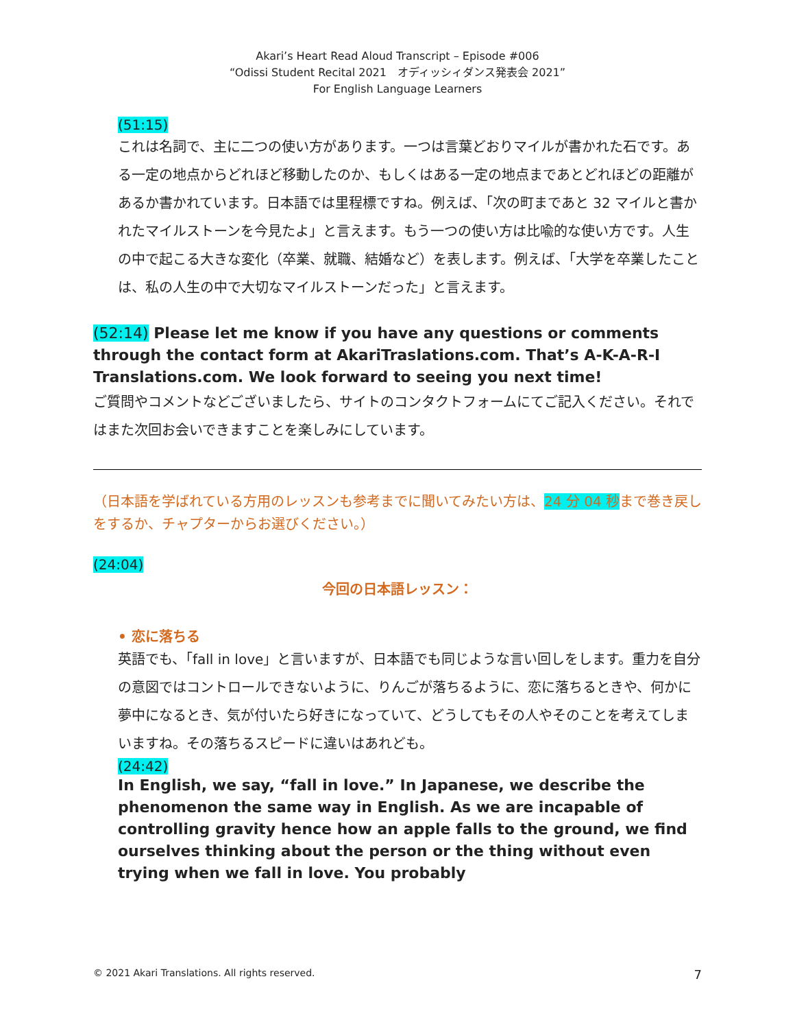Akari’s Heart Read Aloud Transcript – Episode #006
“Odissi Student Recital 2021　オディッシィダンス発表会 2021”
For English Language Learners
(51:15)
これは名詞で、主に二つの使い方があります。一つは言葉どおりマイルが書かれた石です。ある一定の地点からどれほど移動したのか、もしくはある一定の地点まであとどれほどの距離があるか書かれています。日本語では里程標ですね。例えば、「次の町まであと 32 マイルと書かれたマイルストーンを今見たよ」と言えます。もう一つの使い方は比喩的な使い方です。人生の中で起こる大きな変化（卒業、就職、結婚など）を表します。例えば、「大学を卒業したことは、私の人生の中で大切なマイルストーンだった」と言えます。
(52:14) Please let me know if you have any questions or comments through the contact form at AkariTraslations.com. That’s A-K-A-R-I Translations.com. We look forward to seeing you next time!
ご質問やコメントなどございましたら、サイトのコンタクトフォームにてご記入ください。それではまた次回お会いできますことを楽しみにしています。
（日本語を学ばれている方用のレッスンも参考までに聞いてみたい方は、24 分 04 秒まで巻き戻しをするか、チャプターからお選びください。）
(24:04)
今回の日本語レッスン：
• 恋に落ちる
英語でも、「fall in love」と言いますが、日本語でも同じような言い回しをします。重力を自分の意図ではコントロールできないように、りんごが落ちるように、恋に落ちるときや、何かに夢中になるとき、気が付いたら好きになっていて、どうしてもその人やそのことを考えてしまいますね。その落ちるスピードに違いはあれども。
(24:42)
In English, we say, “fall in love.” In Japanese, we describe the phenomenon the same way in English. As we are incapable of controlling gravity hence how an apple falls to the ground, we find ourselves thinking about the person or the thing without even trying when we fall in love. You probably
© 2021 Akari Translations. All rights reserved. 7